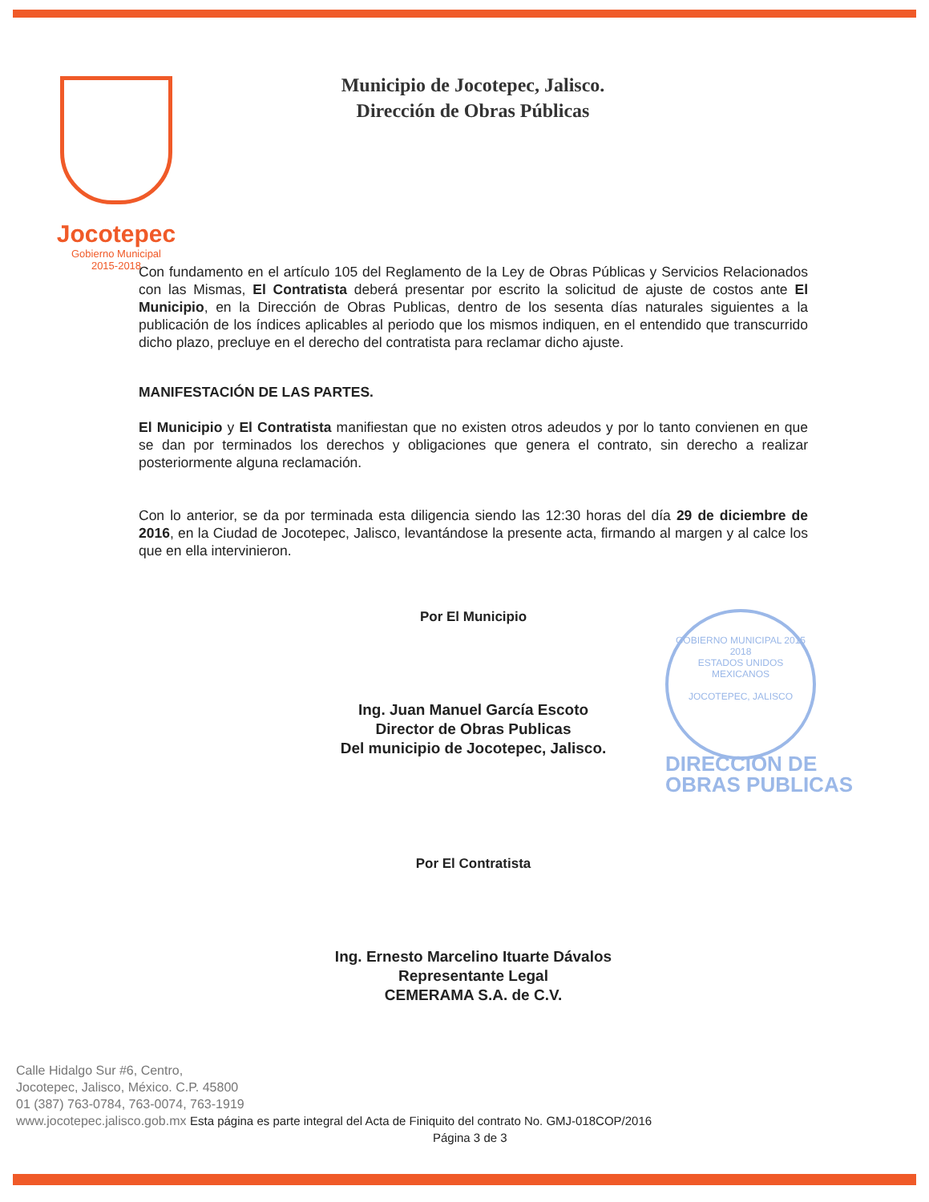Jocotepec
Gobierno Municipal
2015-2018
Municipio de Jocotepec, Jalisco.
Dirección de Obras Públicas
GOBIERNO MUNICIPAL 2015 2018
ESTADOS UNIDOS MEXICANOS
JOCOTEPEC, JALISCO
DIRECCION DE
OBRAS PUBLICAS
Con fundamento en el artículo 105 del Reglamento de la Ley de Obras Públicas y Servicios Relacionados con las Mismas, El Contratista deberá presentar por escrito la solicitud de ajuste de costos ante El Municipio, en la Dirección de Obras Publicas, dentro de los sesenta días naturales siguientes a la publicación de los índices aplicables al periodo que los mismos indiquen, en el entendido que transcurrido dicho plazo, precluye en el derecho del contratista para reclamar dicho ajuste.
MANIFESTACIÓN DE LAS PARTES.
El Municipio y El Contratista manifiestan que no existen otros adeudos y por lo tanto convienen en que se dan por terminados los derechos y obligaciones que genera el contrato, sin derecho a realizar posteriormente alguna reclamación.
Con lo anterior, se da por terminada esta diligencia siendo las 12:30 horas del día 29 de diciembre de 2016, en la Ciudad de Jocotepec, Jalisco, levantándose la presente acta, firmando al margen y al calce los que en ella intervinieron.
Por El Municipio
Ing. Juan Manuel García Escoto
Director de Obras Publicas
Del municipio de Jocotepec, Jalisco.
Por El Contratista
Ing. Ernesto Marcelino Ituarte Dávalos
Representante Legal
CEMERAMA S.A. de C.V.
Calle Hidalgo Sur #6, Centro,
Jocotepec, Jalisco, México. C.P. 45800
01 (387) 763-0784, 763-0074, 763-1919
www.jocotepec.jalisco.gob.mx Esta página es parte integral del Acta de Finiquito del contrato No. GMJ-018COP/2016
Página 3 de 3